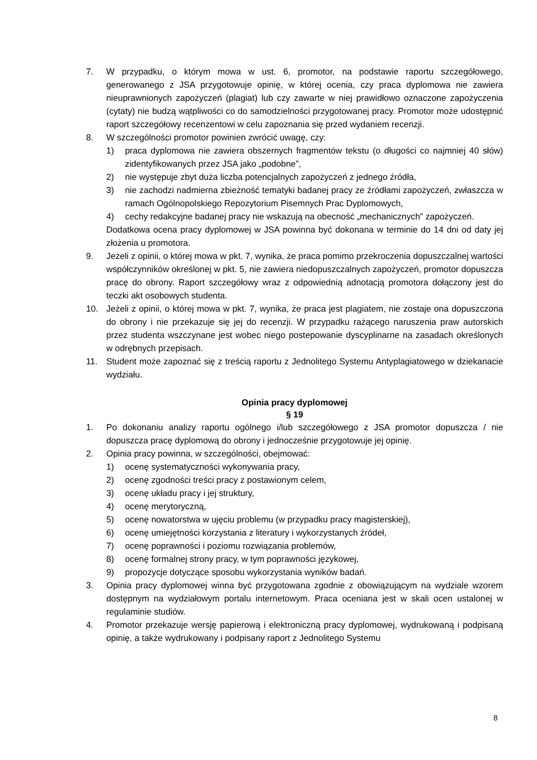7. W przypadku, o którym mowa w ust. 6, promotor, na podstawie raportu szczegółowego, generowanego z JSA przygotowuje opinię, w której ocenia, czy praca dyplomowa nie zawiera nieuprawnionych zapożyczeń (plagiat) lub czy zawarte w niej prawidłowo oznaczone zapożyczenia (cytaty) nie budzą wątpliwości co do samodzielności przygotowanej pracy. Promotor może udostępnić raport szczegółowy recenzentowi w celu zapoznania się przed wydaniem recenzji.
8. W szczególności promotor powinien zwrócić uwagę, czy:
1) praca dyplomowa nie zawiera obszernych fragmentów tekstu (o długości co najmniej 40 słów) zidentyfikowanych przez JSA jako „podobne”,
2) nie występuje zbyt duża liczba potencjalnych zapożyczeń z jednego źródła,
3) nie zachodzi nadmierna zbieżność tematyki badanej pracy ze źródłami zapożyczeń, zwłaszcza w ramach Ogólnopolskiego Repozytorium Pisemnych Prac Dyplomowych,
4) cechy redakcyjne badanej pracy nie wskazują na obecność „mechanicznych” zapożyczeń.
Dodatkowa ocena pracy dyplomowej w JSA powinna być dokonana w terminie do 14 dni od daty jej złożenia u promotora.
9. Jeżeli z opinii, o której mowa w pkt. 7, wynika, że praca pomimo przekroczenia dopuszczalnej wartości współczynników określonej w pkt. 5, nie zawiera niedopuszczalnych zapożyczeń, promotor dopuszcza pracę do obrony. Raport szczegółowy wraz z odpowiednią adnotacją promotora dołączony jest do teczki akt osobowych studenta.
10. Jeżeli z opinii, o której mowa w pkt. 7, wynika, że praca jest plagiatem, nie zostaje ona dopuszczona do obrony i nie przekazuje się jej do recenzji. W przypadku rażącego naruszenia praw autorskich przez studenta wszczynane jest wobec niego postepowanie dyscyplinarne na zasadach określonych w odrębnych przepisach.
11. Student może zapoznać się z treścią raportu z Jednolitego Systemu Antyplagiatowego w dziekanacie wydziału.
Opinia pracy dyplomowej
§ 19
1. Po dokonaniu analizy raportu ogólnego i/lub szczegółowego z JSA promotor dopuszcza / nie dopuszcza pracę dyplomową do obrony i jednocześnie przygotowuje jej opinię.
2. Opinia pracy powinna, w szczególności, obejmować:
1) ocenę systematyczności wykonywania pracy,
2) ocenę zgodności treści pracy z postawionym celem,
3) ocenę układu pracy i jej struktury,
4) ocenę merytoryczną,
5) ocenę nowatorstwa w ujęciu problemu (w przypadku pracy magisterskiej),
6) ocenę umiejętności korzystania z literatury i wykorzystanych źródeł,
7) ocenę poprawności i poziomu rozwiązania problemów,
8) ocenę formalnej strony pracy, w tym poprawności językowej,
9) propozycje dotyczące sposobu wykorzystania wyników badań.
3. Opinia pracy dyplomowej winna być przygotowana zgodnie z obowiązującym na wydziale wzorem dostępnym na wydziałowym portalu internetowym. Praca oceniana jest w skali ocen ustalonej w regulaminie studiów.
4. Promotor przekazuje wersję papierową i elektroniczną pracy dyplomowej, wydrukowaną i podpisaną opinię, a także wydrukowany i podpisany raport z Jednolitego Systemu
8